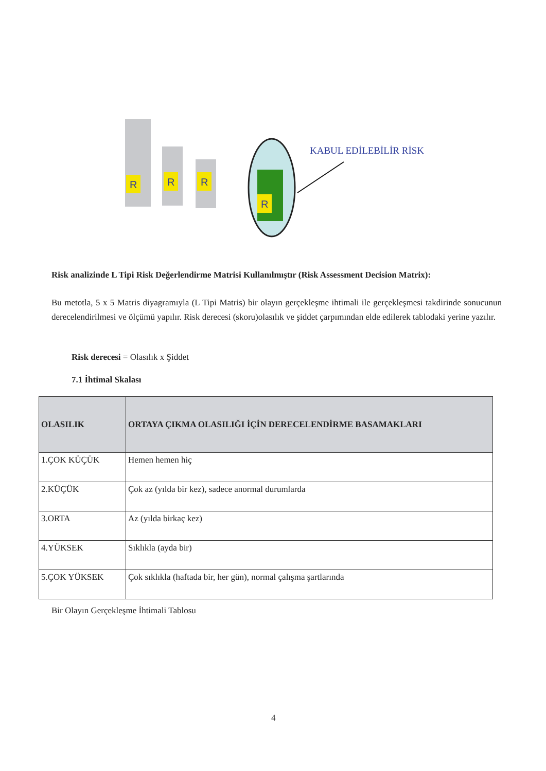R
R
R
R
KABUL EDİLEBİLİR RİSK
Risk analizinde L Tipi Risk Değerlendirme Matrisi Kullanılmıştır (Risk Assessment Decision Matrix):
Bu metotla, 5 x 5 Matris diyagramıyla (L Tipi Matris) bir olayın gerçekleşme ihtimali ile gerçekleşmesi takdirinde sonucunun derecelendirilmesi ve ölçümü yapılır. Risk derecesi (skoru)olasılık ve şiddet çarpımından elde edilerek tablodaki yerine yazılır.
Risk derecesi = Olasılık x Şiddet
7.1 İhtimal Skalası
| OLASILIK | ORTAYA ÇIKMA OLASILIĞI İÇİN DERECELENDİRME BASAMAKLARI |
| --- | --- |
| 1.ÇOK KÜÇÜK | Hemen hemen hiç |
| 2.KÜÇÜK | Çok az (yılda bir kez), sadece anormal durumlarda |
| 3.ORTA | Az (yılda birkaç kez) |
| 4.YÜKSEK | Sıklıkla (ayda bir) |
| 5.ÇOK YÜKSEK | Çok sıklıkla (haftada bir, her gün), normal çalışma şartlarında |
Bir Olayın Gerçekleşme İhtimali Tablosu
4